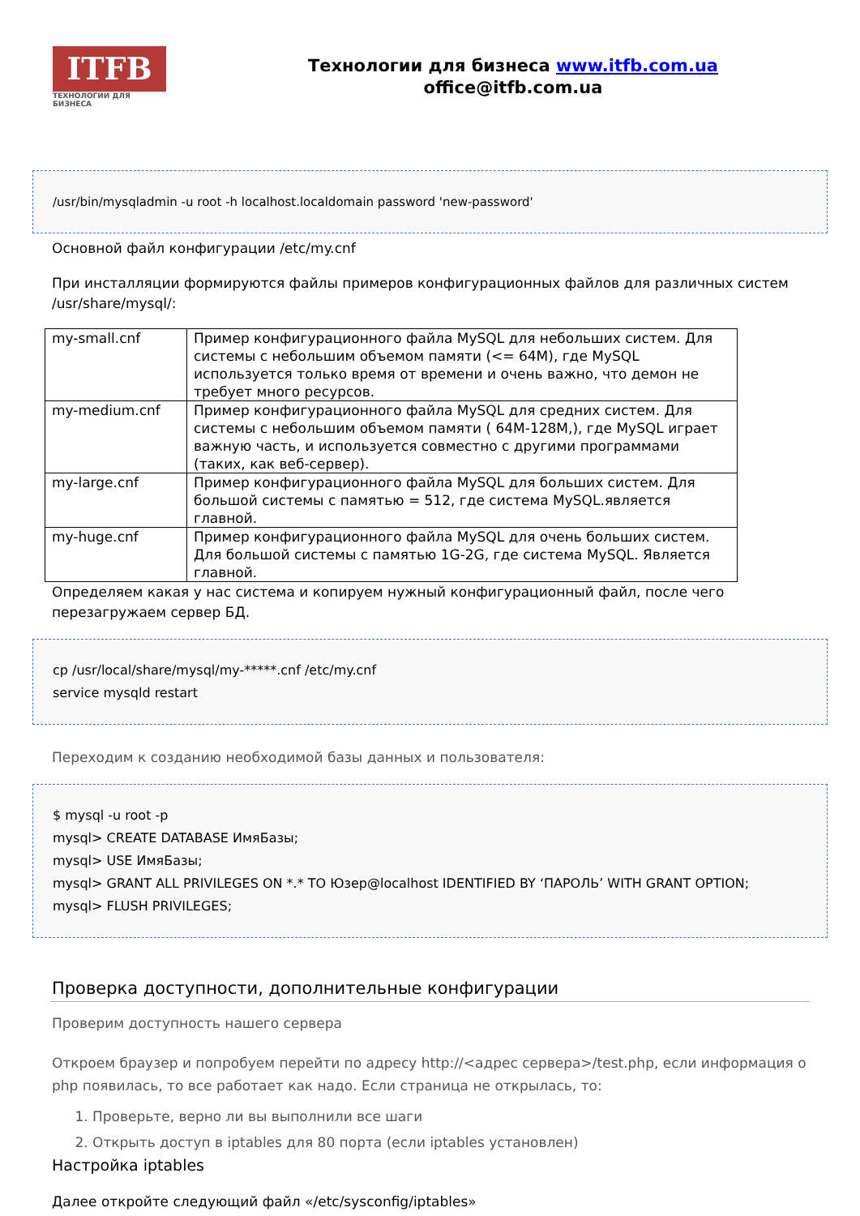ITFB
ТЕХНОЛОГИИ ДЛЯ БИЗНЕСА
Технологии для бизнеса www.itfb.com.ua
office@itfb.com.ua
/usr/bin/mysqladmin -u root -h localhost.localdomain password 'new-password'
Основной файл конфигурации /etc/my.cnf
При инсталляции формируются файлы примеров конфигурационных файлов для различных систем /usr/share/mysql/:
| my-small.cnf | Пример конфигурационного файла MySQL для небольших систем. Для системы с небольшим объемом памяти (<= 64M), где MySQL используется только время от времени и очень важно, что демон не требует много ресурсов. |
| my-medium.cnf | Пример конфигурационного файла MySQL для средних систем. Для системы с небольшим объемом памяти ( 64M-128M,), где MySQL играет важную часть, и используется совместно с другими программами (таких, как веб-сервер). |
| my-large.cnf | Пример конфигурационного файла MySQL для больших систем. Для большой системы с памятью = 512, где система MySQL.является главной. |
| my-huge.cnf | Пример конфигурационного файла MySQL для очень больших систем. Для большой системы с памятью 1G-2G, где система MySQL. Является главной. |
Определяем какая у нас система и копируем нужный конфигурационный файл, после чего перезагружаем сервер БД.
cp /usr/local/share/mysql/my-*****.cnf /etc/my.cnf
service mysqld restart
Переходим к созданию необходимой базы данных и пользователя:
$ mysql -u root -p
mysql> CREATE DATABASE ИмяБазы;
mysql> USE ИмяБазы;
mysql> GRANT ALL PRIVILEGES ON *.* TO Юзер@localhost IDENTIFIED BY ‘ПАРОЛЬ’ WITH GRANT OPTION;
mysql> FLUSH PRIVILEGES;
Проверка доступности, дополнительные конфигурации
Проверим доступность нашего сервера
Откроем браузер и попробуем перейти по адресу http://<адрес сервера>/test.php, если информация о php появилась, то все работает как надо. Если страница не открылась, то:
1. Проверьте, верно ли вы выполнили все шаги
2. Открыть доступ в iptables для 80 порта (если iptables установлен)
Настройка iptables
Далее откройте следующий файл «/etc/sysconfig/iptables»